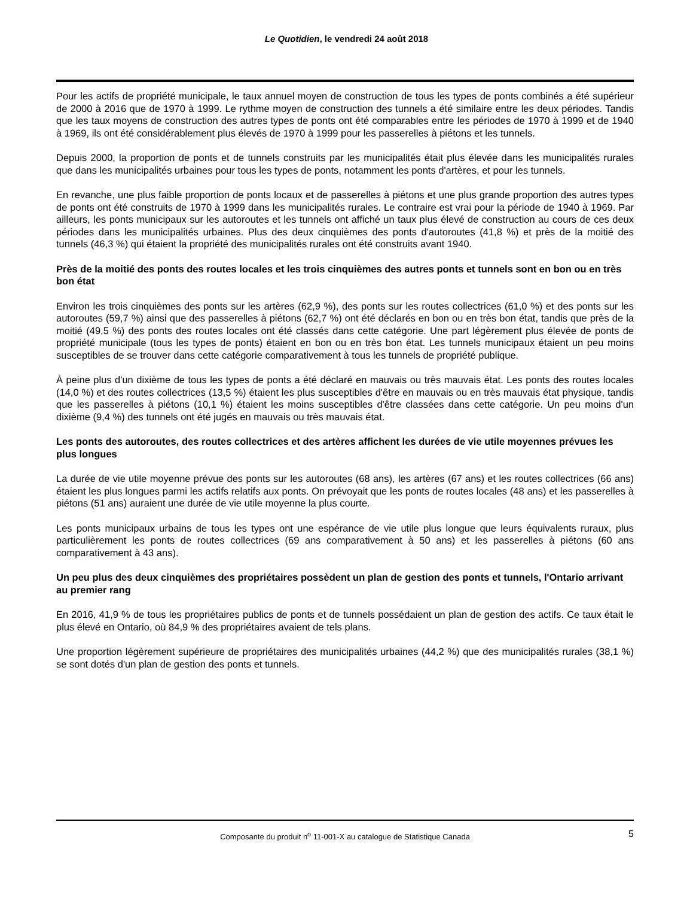Le Quotidien, le vendredi 24 août 2018
Pour les actifs de propriété municipale, le taux annuel moyen de construction de tous les types de ponts combinés a été supérieur de 2000 à 2016 que de 1970 à 1999. Le rythme moyen de construction des tunnels a été similaire entre les deux périodes. Tandis que les taux moyens de construction des autres types de ponts ont été comparables entre les périodes de 1970 à 1999 et de 1940 à 1969, ils ont été considérablement plus élevés de 1970 à 1999 pour les passerelles à piétons et les tunnels.
Depuis 2000, la proportion de ponts et de tunnels construits par les municipalités était plus élevée dans les municipalités rurales que dans les municipalités urbaines pour tous les types de ponts, notamment les ponts d'artères, et pour les tunnels.
En revanche, une plus faible proportion de ponts locaux et de passerelles à piétons et une plus grande proportion des autres types de ponts ont été construits de 1970 à 1999 dans les municipalités rurales. Le contraire est vrai pour la période de 1940 à 1969. Par ailleurs, les ponts municipaux sur les autoroutes et les tunnels ont affiché un taux plus élevé de construction au cours de ces deux périodes dans les municipalités urbaines. Plus des deux cinquièmes des ponts d'autoroutes (41,8 %) et près de la moitié des tunnels (46,3 %) qui étaient la propriété des municipalités rurales ont été construits avant 1940.
Près de la moitié des ponts des routes locales et les trois cinquièmes des autres ponts et tunnels sont en bon ou en très bon état
Environ les trois cinquièmes des ponts sur les artères (62,9 %), des ponts sur les routes collectrices (61,0 %) et des ponts sur les autoroutes (59,7 %) ainsi que des passerelles à piétons (62,7 %) ont été déclarés en bon ou en très bon état, tandis que près de la moitié (49,5 %) des ponts des routes locales ont été classés dans cette catégorie. Une part légèrement plus élevée de ponts de propriété municipale (tous les types de ponts) étaient en bon ou en très bon état. Les tunnels municipaux étaient un peu moins susceptibles de se trouver dans cette catégorie comparativement à tous les tunnels de propriété publique.
À peine plus d'un dixième de tous les types de ponts a été déclaré en mauvais ou très mauvais état. Les ponts des routes locales (14,0 %) et des routes collectrices (13,5 %) étaient les plus susceptibles d'être en mauvais ou en très mauvais état physique, tandis que les passerelles à piétons (10,1 %) étaient les moins susceptibles d'être classées dans cette catégorie. Un peu moins d'un dixième (9,4 %) des tunnels ont été jugés en mauvais ou très mauvais état.
Les ponts des autoroutes, des routes collectrices et des artères affichent les durées de vie utile moyennes prévues les plus longues
La durée de vie utile moyenne prévue des ponts sur les autoroutes (68 ans), les artères (67 ans) et les routes collectrices (66 ans) étaient les plus longues parmi les actifs relatifs aux ponts. On prévoyait que les ponts de routes locales (48 ans) et les passerelles à piétons (51 ans) auraient une durée de vie utile moyenne la plus courte.
Les ponts municipaux urbains de tous les types ont une espérance de vie utile plus longue que leurs équivalents ruraux, plus particulièrement les ponts de routes collectrices (69 ans comparativement à 50 ans) et les passerelles à piétons (60 ans comparativement à 43 ans).
Un peu plus des deux cinquièmes des propriétaires possèdent un plan de gestion des ponts et tunnels, l'Ontario arrivant au premier rang
En 2016, 41,9 % de tous les propriétaires publics de ponts et de tunnels possédaient un plan de gestion des actifs. Ce taux était le plus élevé en Ontario, où 84,9 % des propriétaires avaient de tels plans.
Une proportion légèrement supérieure de propriétaires des municipalités urbaines (44,2 %) que des municipalités rurales (38,1 %) se sont dotés d'un plan de gestion des ponts et tunnels.
Composante du produit n<sup>o</sup> 11-001-X au catalogue de Statistique Canada 5